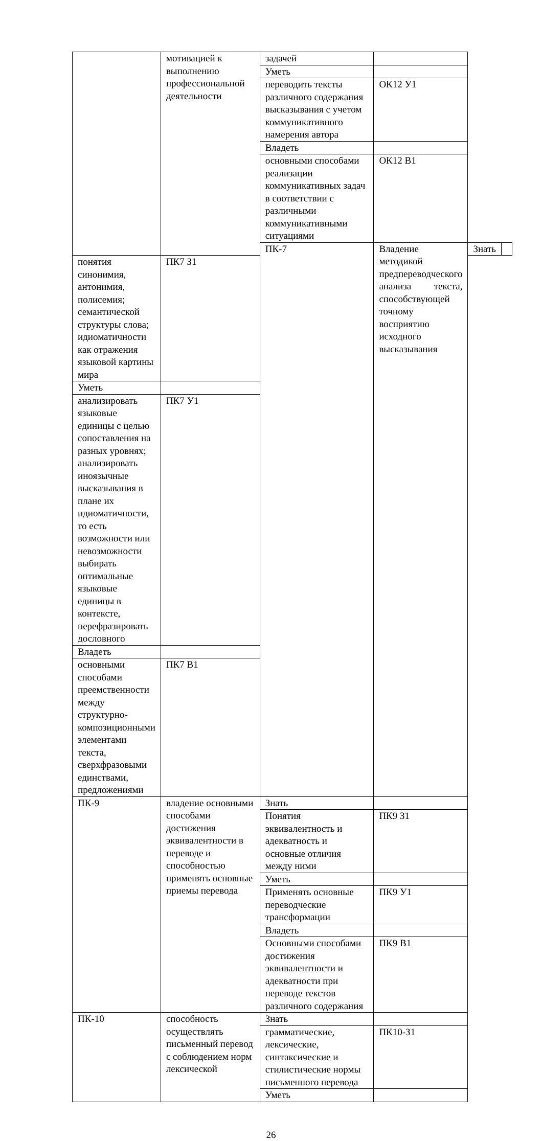| | мотивацией к выполнению профессиональной деятельности | задачей | | | |
| | | Уметь | | | |
| | | переводить тексты различного содержания высказывания с учетом коммуникативного намерения автора | ОК12 У1 | | |
| | | Владеть | | | |
| | | основными способами реализации коммуникативных задач в соответствии с различными коммуникативными ситуациями | ОК12 В1 | | |
| | | ПК-7 | Владение методикой предпереводческого анализа текста, способствующей точному восприятию исходного высказывания | Знать | |
| понятия синонимия, антонимия, полисемия; семантической структуры слова; идиоматичности как отражения языковой картины мира | ПК7 З1 | | | | |
| Уметь | | | | | |
| анализировать языковые единицы с целью сопоставления на разных уровнях; анализировать иноязычные высказывания в плане их идиоматичности, то есть возможности или невозможности выбирать оптимальные языковые единицы в контексте, перефразировать дословного | ПК7 У1 | | | | |
| Владеть | | | | | |
| основными способами преемственности между структурно-композиционными элементами текста, сверхфразовыми единствами, предложениями | ПК7 В1 | | | | |
| ПК-9 | владение основными способами достижения эквивалентности в переводе и способностью применять основные приемы перевода | Знать | | | |
| | | Понятия эквивалентность и адекватность и основные отличия между ними | ПК9 З1 | | |
| | | Уметь | | | |
| | | Применять основные переводческие трансформации | ПК9 У1 | | |
| | | Владеть | | | |
| | | Основными способами достижения эквивалентности и адекватности при переводе текстов различного содержания | ПК9 В1 | | |
| ПК-10 | способность осуществлять письменный перевод с соблюдением норм лексической | Знать | | | |
| | | грамматические, лексические, синтаксические и стилистические нормы письменного перевода | ПК10-З1 | | |
| | | Уметь | | | |
26